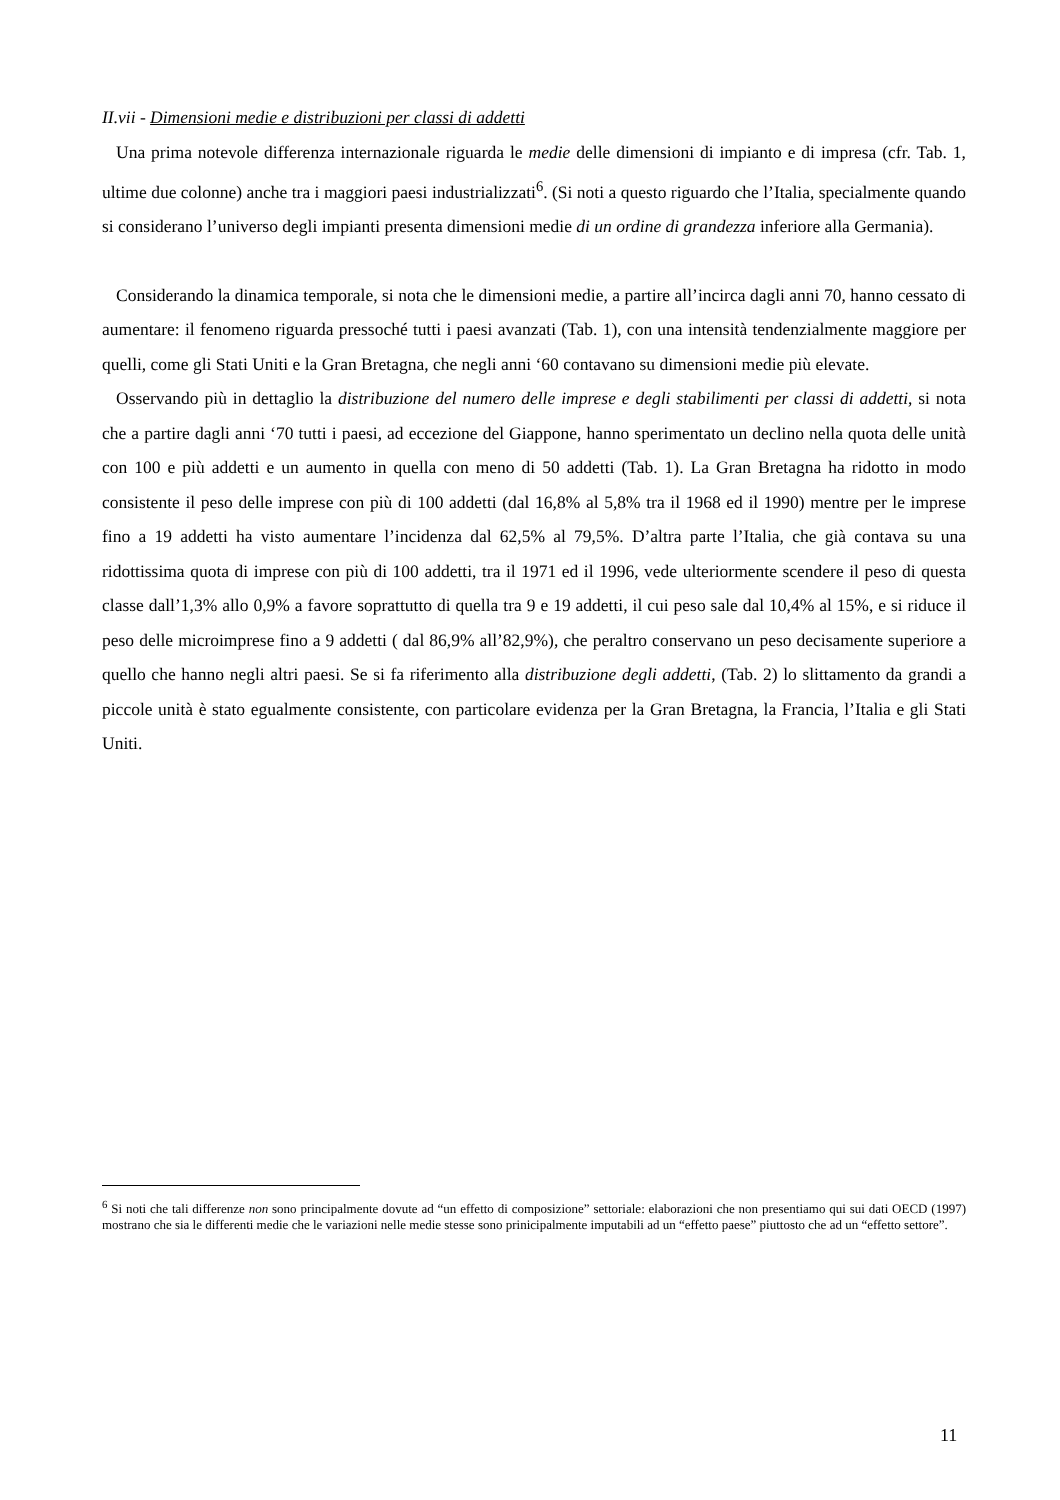II.vii - Dimensioni medie e distribuzioni per classi di addetti
Una prima notevole differenza internazionale riguarda le medie delle dimensioni di impianto e di impresa (cfr. Tab. 1, ultime due colonne) anche tra i maggiori paesi industrializzati<sup>6</sup>. (Si noti a questo riguardo che l’Italia, specialmente quando si considerano l’universo degli impianti presenta dimensioni medie di un ordine di grandezza inferiore alla Germania).
Considerando la dinamica temporale, si nota che le dimensioni medie, a partire all’incirca dagli anni 70, hanno cessato di aumentare: il fenomeno riguarda pressoché tutti i paesi avanzati (Tab. 1), con una intensità tendenzialmente maggiore per quelli, come gli Stati Uniti e la Gran Bretagna, che negli anni ‘60 contavano su dimensioni medie più elevate.
Osservando più in dettaglio la distribuzione del numero delle imprese e degli stabilimenti per classi di addetti, si nota che a partire dagli anni ‘70 tutti i paesi, ad eccezione del Giappone, hanno sperimentato un declino nella quota delle unità con 100 e più addetti e un aumento in quella con meno di 50 addetti (Tab. 1). La Gran Bretagna ha ridotto in modo consistente il peso delle imprese con più di 100 addetti (dal 16,8% al 5,8% tra il 1968 ed il 1990) mentre per le imprese fino a 19 addetti ha visto aumentare l’incidenza dal 62,5% al 79,5%. D’altra parte l’Italia, che già contava su una ridottissima quota di imprese con più di 100 addetti, tra il 1971 ed il 1996, vede ulteriormente scendere il peso di questa classe dall’1,3% allo 0,9% a favore soprattutto di quella tra 9 e 19 addetti, il cui peso sale dal 10,4% al 15%, e si riduce il peso delle microimprese fino a 9 addetti ( dal 86,9% all’82,9%), che peraltro conservano un peso decisamente superiore a quello che hanno negli altri paesi. Se si fa riferimento alla distribuzione degli addetti, (Tab. 2) lo slittamento da grandi a piccole unità è stato egualmente consistente, con particolare evidenza per la Gran Bretagna, la Francia, l’Italia e gli Stati Uniti.
<sup>6</sup> Si noti che tali differenze non sono principalmente dovute ad “un effetto di composizione” settoriale: elaborazioni che non presentiamo qui sui dati OECD (1997) mostrano che sia le differenti medie che le variazioni nelle medie stesse sono prinicipalmente imputabili ad un “effetto paese” piuttosto che ad un “effetto settore”.
11